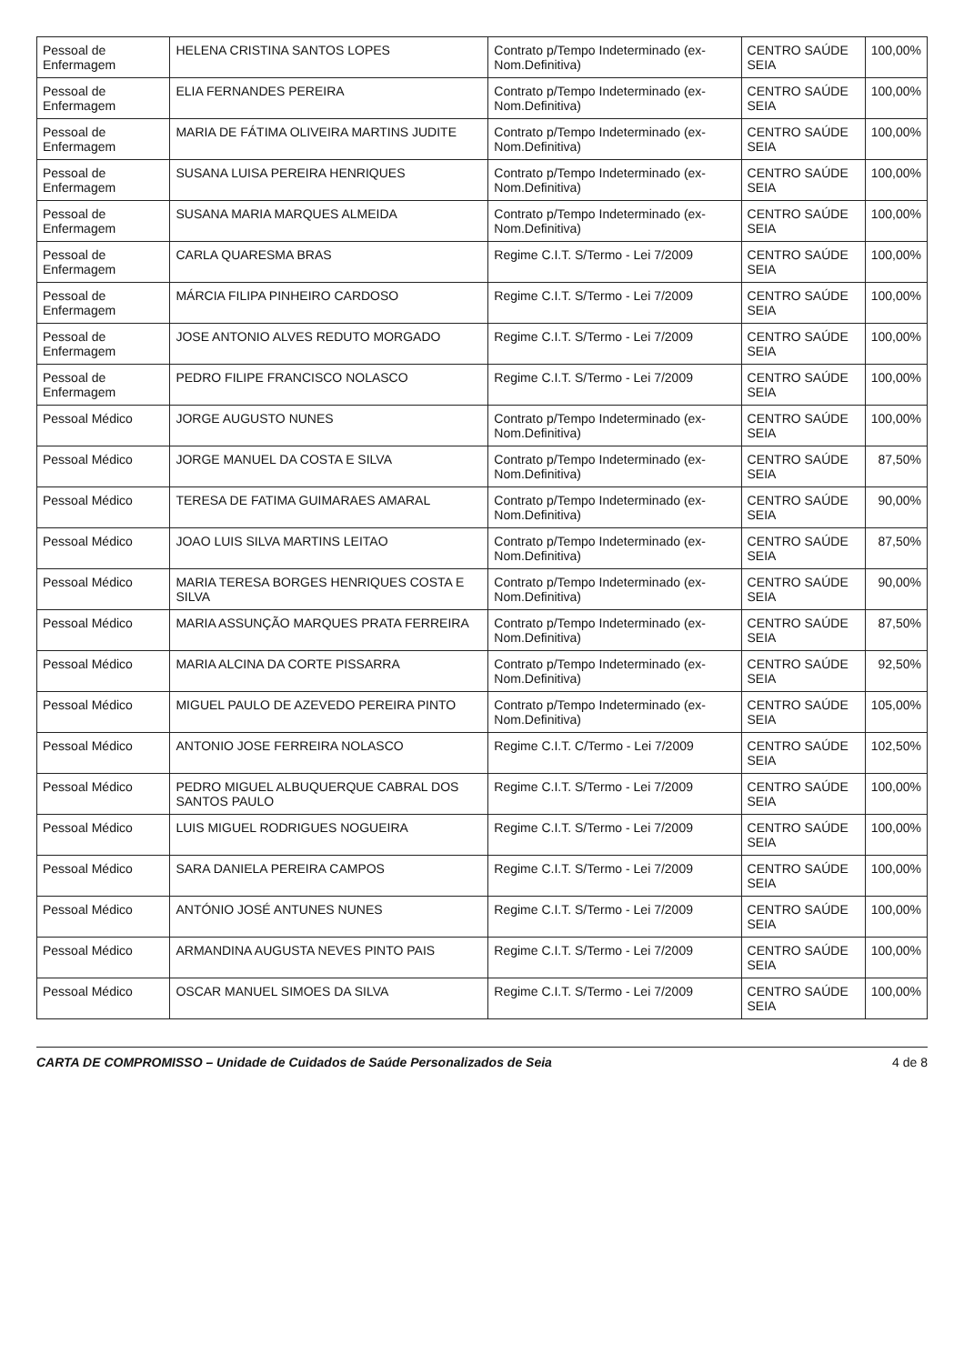| Pessoal de Enfermagem | HELENA CRISTINA SANTOS LOPES | Contrato p/Tempo Indeterminado (ex-Nom.Definitiva) | CENTRO SAÚDE SEIA | 100,00% |
| Pessoal de Enfermagem | ELIA FERNANDES PEREIRA | Contrato p/Tempo Indeterminado (ex-Nom.Definitiva) | CENTRO SAÚDE SEIA | 100,00% |
| Pessoal de Enfermagem | MARIA DE FÁTIMA OLIVEIRA MARTINS JUDITE | Contrato p/Tempo Indeterminado (ex-Nom.Definitiva) | CENTRO SAÚDE SEIA | 100,00% |
| Pessoal de Enfermagem | SUSANA LUISA PEREIRA HENRIQUES | Contrato p/Tempo Indeterminado (ex-Nom.Definitiva) | CENTRO SAÚDE SEIA | 100,00% |
| Pessoal de Enfermagem | SUSANA MARIA MARQUES ALMEIDA | Contrato p/Tempo Indeterminado (ex-Nom.Definitiva) | CENTRO SAÚDE SEIA | 100,00% |
| Pessoal de Enfermagem | CARLA QUARESMA BRAS | Regime C.I.T. S/Termo - Lei 7/2009 | CENTRO SAÚDE SEIA | 100,00% |
| Pessoal de Enfermagem | MÁRCIA FILIPA PINHEIRO CARDOSO | Regime C.I.T. S/Termo - Lei 7/2009 | CENTRO SAÚDE SEIA | 100,00% |
| Pessoal de Enfermagem | JOSE ANTONIO ALVES REDUTO MORGADO | Regime C.I.T. S/Termo - Lei 7/2009 | CENTRO SAÚDE SEIA | 100,00% |
| Pessoal de Enfermagem | PEDRO FILIPE FRANCISCO NOLASCO | Regime C.I.T. S/Termo - Lei 7/2009 | CENTRO SAÚDE SEIA | 100,00% |
| Pessoal Médico | JORGE AUGUSTO NUNES | Contrato p/Tempo Indeterminado (ex-Nom.Definitiva) | CENTRO SAÚDE SEIA | 100,00% |
| Pessoal Médico | JORGE MANUEL DA COSTA E SILVA | Contrato p/Tempo Indeterminado (ex-Nom.Definitiva) | CENTRO SAÚDE SEIA | 87,50% |
| Pessoal Médico | TERESA DE FATIMA GUIMARAES AMARAL | Contrato p/Tempo Indeterminado (ex-Nom.Definitiva) | CENTRO SAÚDE SEIA | 90,00% |
| Pessoal Médico | JOAO LUIS SILVA MARTINS LEITAO | Contrato p/Tempo Indeterminado (ex-Nom.Definitiva) | CENTRO SAÚDE SEIA | 87,50% |
| Pessoal Médico | MARIA TERESA BORGES HENRIQUES COSTA E SILVA | Contrato p/Tempo Indeterminado (ex-Nom.Definitiva) | CENTRO SAÚDE SEIA | 90,00% |
| Pessoal Médico | MARIA ASSUNÇÃO MARQUES PRATA FERREIRA | Contrato p/Tempo Indeterminado (ex-Nom.Definitiva) | CENTRO SAÚDE SEIA | 87,50% |
| Pessoal Médico | MARIA ALCINA DA CORTE PISSARRA | Contrato p/Tempo Indeterminado (ex-Nom.Definitiva) | CENTRO SAÚDE SEIA | 92,50% |
| Pessoal Médico | MIGUEL PAULO DE AZEVEDO PEREIRA PINTO | Contrato p/Tempo Indeterminado (ex-Nom.Definitiva) | CENTRO SAÚDE SEIA | 105,00% |
| Pessoal Médico | ANTONIO JOSE FERREIRA NOLASCO | Regime C.I.T. C/Termo - Lei 7/2009 | CENTRO SAÚDE SEIA | 102,50% |
| Pessoal Médico | PEDRO MIGUEL ALBUQUERQUE CABRAL DOS SANTOS PAULO | Regime C.I.T. S/Termo - Lei 7/2009 | CENTRO SAÚDE SEIA | 100,00% |
| Pessoal Médico | LUIS MIGUEL RODRIGUES NOGUEIRA | Regime C.I.T. S/Termo - Lei 7/2009 | CENTRO SAÚDE SEIA | 100,00% |
| Pessoal Médico | SARA DANIELA PEREIRA CAMPOS | Regime C.I.T. S/Termo - Lei 7/2009 | CENTRO SAÚDE SEIA | 100,00% |
| Pessoal Médico | ANTÓNIO JOSÉ ANTUNES NUNES | Regime C.I.T. S/Termo - Lei 7/2009 | CENTRO SAÚDE SEIA | 100,00% |
| Pessoal Médico | ARMANDINA AUGUSTA NEVES PINTO PAIS | Regime C.I.T. S/Termo - Lei 7/2009 | CENTRO SAÚDE SEIA | 100,00% |
| Pessoal Médico | OSCAR MANUEL SIMOES DA SILVA | Regime C.I.T. S/Termo - Lei 7/2009 | CENTRO SAÚDE SEIA | 100,00% |
CARTA DE COMPROMISSO – Unidade de Cuidados de Saúde Personalizados de Seia 4 de 8